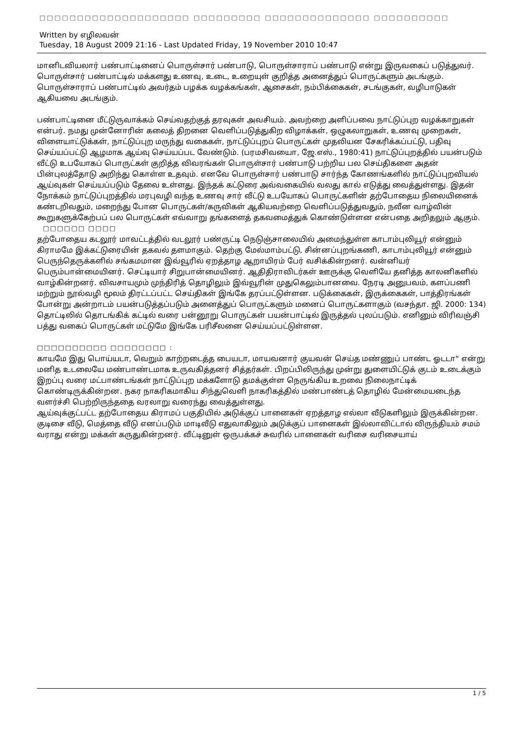□□□□□□□□□□□□□□□□□□□□ □□□□□□□□□ □□□□□□□□□□□□□□ □□□□□□□□□□
Written by எழிலவன்
Tuesday, 18 August 2009 21:16 - Last Updated Friday, 19 November 2010 10:47
மானிடவியலார் பண்பாட்டினைப் பொருள்சார் பண்பாடு, பொருள்சாராப் பண்பாடு என்று இருவகைப் படுத்துவர். பொருள்சார் பண்பாட்டில் மக்களது உணவு, உடை, உறையுள் குறித்த அனைத்துப் பொருட்களும் அடங்கும். பொருள்சாராப் பண்பாட்டில் அவர்தம் பழக்க வழக்கங்கள், ஆசைகள், நம்பிக்கைகள், சடங்குகள், வழிபாடுகள் ஆகியவை அடங்கும்.
பண்பாட்டினை மீட்டுருவாக்கம் செய்வதற்குத் தரவுகள் அவசியம். அவற்றை அளிப்பவை நாட்டுப்புற வழக்காறுகள் என்பர். நமது முன்னோரின் கலைத் திறனை வெளிப்படுத்துகிற விழாக்கள், ஒழுகலாறுகள், உணவு முறைகள், விளையாட்டுக்கள், நாட்டுப்புற மருந்து வகைகள், நாட்டுப்புறப் பொருட்கள் முதலியன சேகரிக்கப்பட்டு, பதிவு செய்யப்பட்டு ஆழமாக ஆய்வு செய்யப்பட வேண்டும். (பரமசிவயைா, ஜே.எஸ்., 1980:41) நாட்டுப்புறத்தில் பயன்படும் வீட்டு உபயோகப் பொருட்கள் குறித்த விவரங்கள் பொருள்சார் பண்பாடு பற்றிய பல செய்திகளை அதன் பின்புலத்தோடு அறிந்து கொள்ள உதவும். எனவே பொருள்சார் பண்பாடு சார்ந்த கோணங்களில் நாட்டுப்புறவியல் ஆய்வுகள் செய்யப்படும் தேவை உள்ளது. இந்தக் கட்டுரை அவ்வகையில் வலது கால் எடுத்து வைத்துள்ளது. இதன் நோக்கம் நாட்டுப்புறத்தில் மரபுவழி வந்த உணவு சார் வீட்டு உபயோகப் பொருட்களின் தற்போதைய நிலையினைக் கண்டறிவதும், மறைந்து போன பொருட்கள்/கருவிகள் ஆகியவற்றை வெளிப்படுத்துவதும், நவீன வாழ்வின் கூறுகளுக்கேற்பப் பல பொருட்கள் எவ்வாறு தங்களைத் தகவமைத்துக் கொண்டுள்ளன என்பதை அறிதலும் ஆகும்.
□□□□□□ □□□□
தற்போதைய கடலூர் மாவட்டத்தில் வடலூர் பண்ருட்டி நெடுஞ்சாலையில் அமைந்துள்ள காடாம்புலியூர் என்னும் கிராமமே இக்கட்டுரையின் தகவல் தளமாகும். தெற்கு மேல்மாம்பட்டு, சின்னப்புறங்கணி, காடாம்புலியூர் என்னும் பெருந்தெருக்களில் சங்கமமான இவ்வூரில் ஏறத்தாழ ஆறாயிரம் பேர் வசிக்கின்றனர். வன்னியர் பெரும்பான்மையினர். செட்டியார் சிறுபான்மையினர். ஆதிதிராவிடர்கள் ஊருக்கு வெளியே தனித்த காலனிகளில் வாழ்கின்றனர். விவசாயமும் முந்திரித் தொழிலும் இவ்வூரின் முதுகெலும்பானவை. நேரடி அனுபவம், களப்பணி மற்றும் நூல்வழி மூலம் திரட்டப்பட்ட செய்திகள் இங்கே தரப்பட்டுள்ளன. படுக்கைகள், இருக்கைகள், பாத்திரங்கள் போன்று அன்றாடம் பயன்படுத்தப்படும் அனைத்துப் பொருட்களும் மனைப் பொருட்களாகும் (வசந்தா. ஜி. 2000: 134) தொட்டிலில் தொடங்கிக் கட்டில் வரை பன்னூறு பொருட்கள் பயன்பாட்டில் இருத்தல் புலப்படும். எனினும் விரிவஞ்சி பத்து வகைப் பொருட்கள் மட்டுமே இங்கே பரிசீலனை செய்யப்பட்டுள்ளன.
□□□□□□□□□□ □□□□□□□□ :
காயமே இது பொய்யடா, வெறும் காற்றடைத்த பையடா, மாயவனார் குயவன் செய்த மண்ணுப் பாண்ட ஓடடா" என்று மனித உடலையே மண்பாண்டமாக உருவகித்தனர் சித்தர்கள். பிறப்பிலிருந்து முன்று துளையிட்டுக் குடம் உடைக்கும் இறப்பு வரை மட்பாண்டங்கள் நாட்டுப்புற மக்களோடு தமக்குள்ள நெருங்கிய உறவை நிலைநாட்டிக் கொண்டிருக்கின்றன. நகர நாகரிகமாகிய சிந்துவெளி நாகரிகத்தில் மண்பாண்டத் தொழில் மேன்மையடைந்த வளர்ச்சி பெற்றிருந்ததை வரலாறு வரைந்து வைத்துள்ளது.
ஆய்வுக்குட்பட்ட தற்போதைய கிராமப் பகுதியில் அடுக்குப் பானைகள் ஏறத்தாழ எல்லா வீடுகளிலும் இருக்கின்றன. குடிசை வீடு, மெத்தை வீடு எனப்படும் மாடிவீடு எதுவாகிலும் அடுக்குப் பானைகள் இல்லாவிட்டால் விருந்தியம் சமம் வராது என்று மக்கள் கருதுகின்றனர். வீட்டினுள் ஒருபக்கச் சுவரில் பானைகள் வரிசை வரிசையாய்
1 / 5